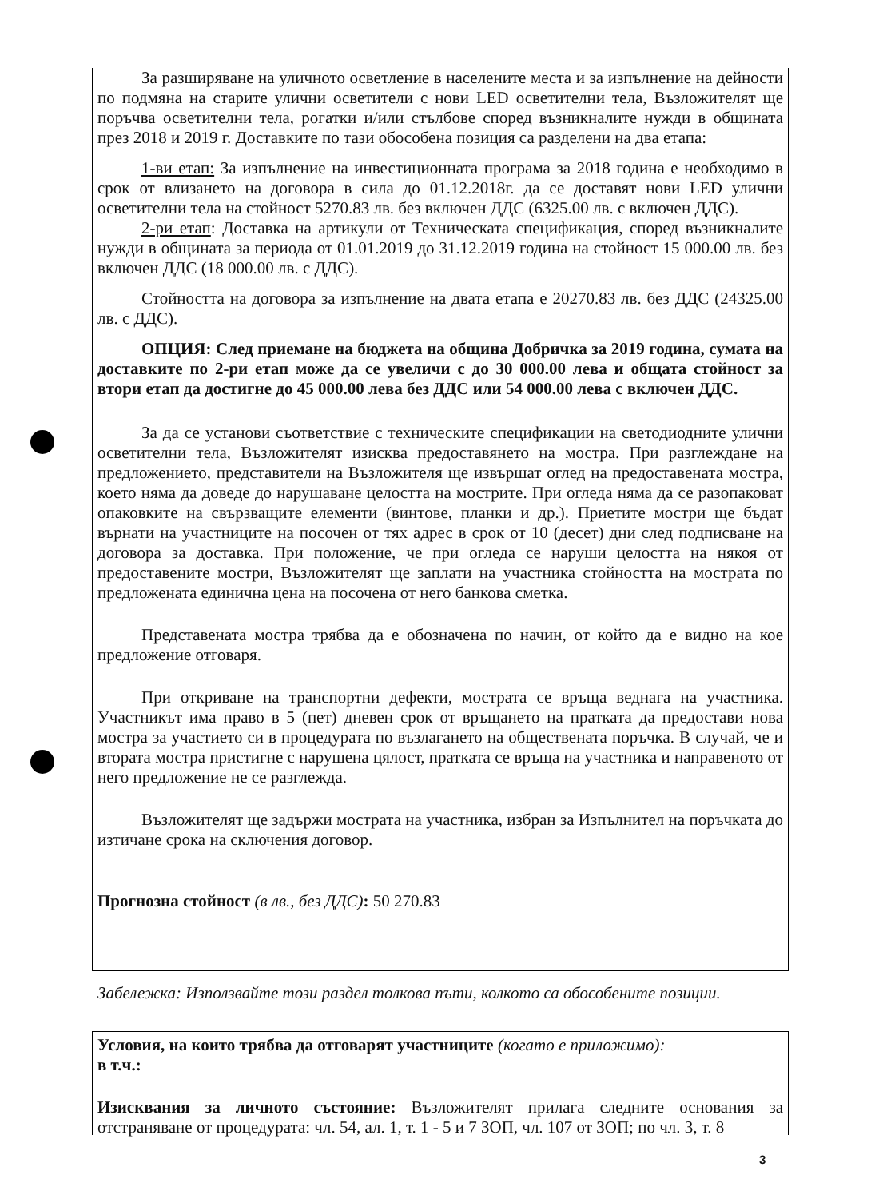За разширяване на уличното осветление в населените места и за изпълнение на дейности по подмяна на старите улични осветители с нови LED осветителни тела, Възложителят ще поръчва осветителни тела, рогатки и/или стълбове според възникналите нужди в общината през 2018 и 2019 г. Доставките по тази обособена позиция са разделени на два етапа:
1-ви етап: За изпълнение на инвестиционната програма за 2018 година е необходимо в срок от влизането на договора в сила до 01.12.2018г. да се доставят нови LED улични осветителни тела на стойност 5270.83 лв. без включен ДДС (6325.00 лв. с включен ДДС).
2-ри етап: Доставка на артикули от Техническата спецификация, според възникналите нужди в общината за периода от 01.01.2019 до 31.12.2019 година на стойност 15 000.00 лв. без включен ДДС (18 000.00 лв. с ДДС).
Стойността на договора за изпълнение на двата етапа е 20270.83 лв. без ДДС (24325.00 лв. с ДДС).
ОПЦИЯ: След приемане на бюджета на община Добричка за 2019 година, сумата на доставките по 2-ри етап може да се увеличи с до 30 000.00 лева и общата стойност за втори етап да достигне до 45 000.00 лева без ДДС или 54 000.00 лева с включен ДДС.
За да се установи съответствие с техническите спецификации на светодиодните улични осветителни тела, Възложителят изисква предоставянето на мостра. При разглеждане на предложението, представители на Възложителя ще извършат оглед на предоставената мостра, което няма да доведе до нарушаване целостта на мострите. При огледа няма да се разопаковат опаковките на свързващите елементи (винтове, планки и др.). Приетите мостри ще бъдат върнати на участниците на посочен от тях адрес в срок от 10 (десет) дни след подписване на договора за доставка. При положение, че при огледа се наруши целостта на някоя от предоставените мостри, Възложителят ще заплати на участника стойността на мострата по предложената единична цена на посочена от него банкова сметка.
Представената мостра трябва да е обозначена по начин, от който да е видно на кое предложение отговаря.
При откриване на транспортни дефекти, мострата се връща веднага на участника. Участникът има право в 5 (пет) дневен срок от връщането на пратката да предостави нова мостра за участието си в процедурата по възлагането на обществената поръчка. В случай, че и втората мостра пристигне с нарушена цялост, пратката се връща на участника и направеното от него предложение не се разглежда.
Възложителят ще задържи мострата на участника, избран за Изпълнител на поръчката до изтичане срока на сключения договор.
Прогнозна стойност (в лв., без ДДС): 50 270.83
Забележка: Използвайте този раздел толкова пъти, колкото са обособените позиции.
Условия, на които трябва да отговарят участниците (когато е приложимо):
в т.ч.:
Изисквания за личното състояние: Възложителят прилага следните основания за отстраняване от процедурата: чл. 54, ал. 1, т. 1 - 5 и 7 ЗОП, чл. 107 от ЗОП; по чл. 3, т. 8
3